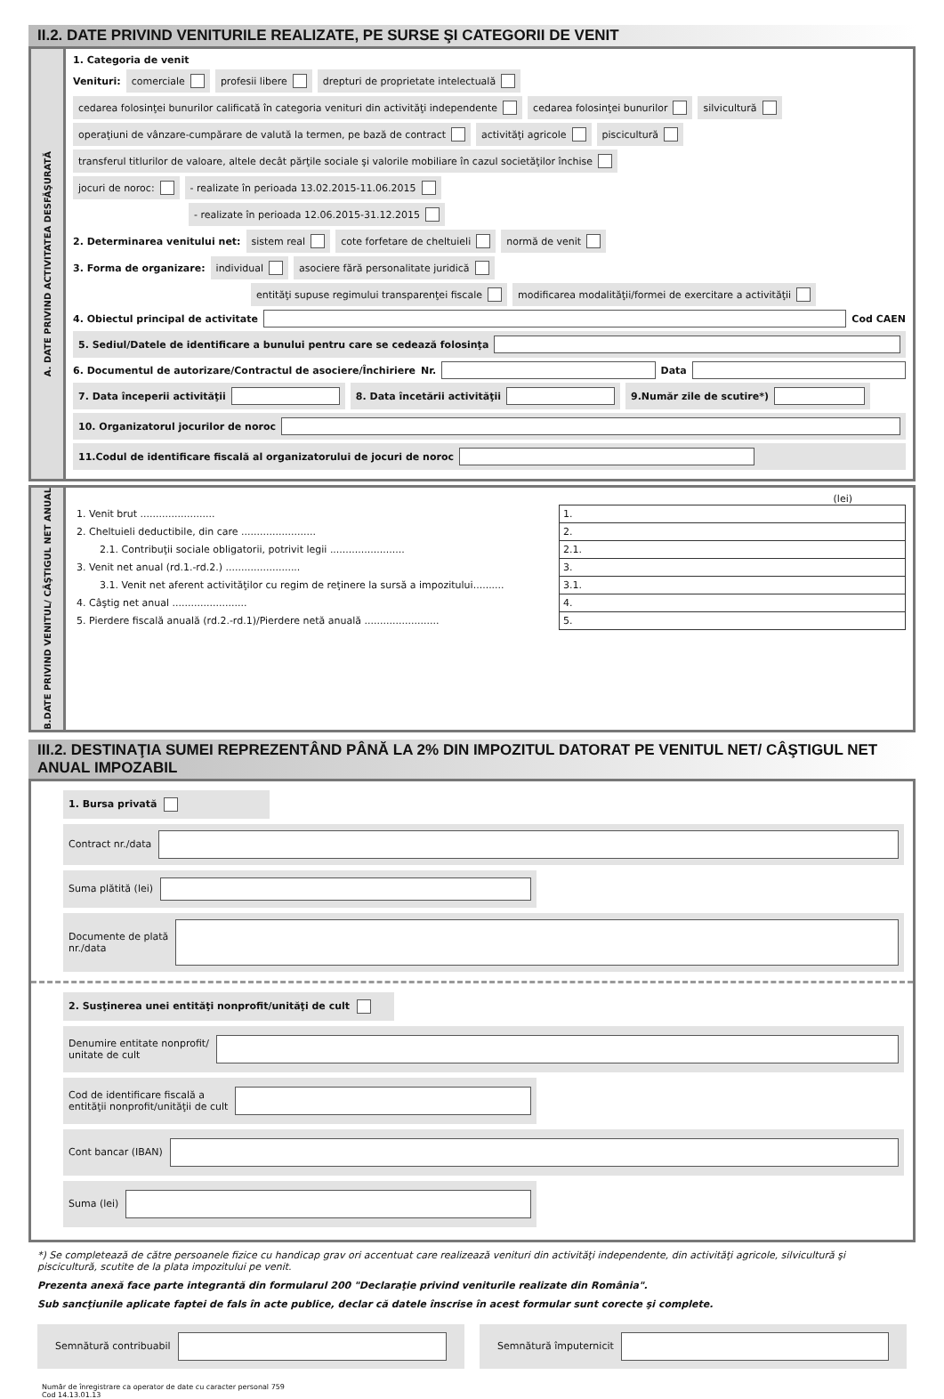II.2. DATE PRIVIND VENITURILE REALIZATE, PE SURSE ŞI CATEGORII DE VENIT
A. DATE PRIVIND ACTIVITATEA DESFĂŞURATĂ
1. Categoria de venit
Venituri: comerciale profesii libere drepturi de proprietate intelectuală
cedarea folosinţei bunurilor calificată în categoria venituri din activităţi independente cedarea folosinţei bunurilor silvicultură
operaţiuni de vânzare-cumpărare de valută la termen, pe bază de contract activităţi agricole piscicultură
transferul titlurilor de valoare, altele decât părţile sociale şi valorile mobiliare în cazul societăţilor închise
jocuri de noroc: - realizate în perioada 13.02.2015-11.06.2015
- realizate în perioada 12.06.2015-31.12.2015
2. Determinarea venitului net: sistem real cote forfetare de cheltuieli normă de venit
3. Forma de organizare: individual asociere fără personalitate juridică
entităţi supuse regimului transparenţei fiscale modificarea modalităţii/formei de exercitare a activităţii
4. Obiectul principal de activitate Cod CAEN
5. Sediul/Datele de identificare a bunului pentru care se cedează folosinţa
6. Documentul de autorizare/Contractul de asociere/Închiriere Nr. Data
7. Data începerii activităţii 8. Data încetării activităţii 9.Număr zile de scutire*)
10. Organizatorul jocurilor de noroc
11.Codul de identificare fiscală al organizatorului de jocuri de noroc
B.DATE PRIVIND VENITUL/ CÂŞTIGUL NET ANUAL
(lei)
| 1. Venit brut ........................ | 1. |
| 2. Cheltuieli deductibile, din care ........................ | 2. |
| 2.1. Contribuţii sociale obligatorii, potrivit legii ........................ | 2.1. |
| 3. Venit net anual (rd.1.-rd.2.) ........................ | 3. |
| 3.1. Venit net aferent activităţilor cu regim de reţinere la sursă a impozitului.......... | 3.1. |
| 4. Câştig net anual ........................ | 4. |
| 5. Pierdere fiscală anuală (rd.2.-rd.1)/Pierdere netă anuală ........................ | 5. |
III.2. DESTINAŢIA SUMEI REPREZENTÂND PÂNĂ LA 2% DIN IMPOZITUL DATORAT PE VENITUL NET/ CÂŞTIGUL NET ANUAL IMPOZABIL
1. Bursa privată
Contract nr./data
Suma plătită (lei)
Documente de plată
nr./data
2. Susţinerea unei entităţi nonprofit/unităţi de cult
Denumire entitate nonprofit/
unitate de cult
Cod de identificare fiscală a
entităţii nonprofit/unităţii de cult
Cont bancar (IBAN)
Suma (lei)
*) Se completează de către persoanele fizice cu handicap grav ori accentuat care realizează venituri din activităţi independente, din activităţi agricole, silvicultură şi piscicultură, scutite de la plata impozitului pe venit.
Prezenta anexă face parte integrantă din formularul 200 "Declaraţie privind veniturile realizate din România".
Sub sancţiunile aplicate faptei de fals în acte publice, declar că datele înscrise în acest formular sunt corecte şi complete.
Semnătură contribuabil Semnătură împuternicit
Număr de înregistrare ca operator de date cu caracter personal 759
Cod 14.13.01.13